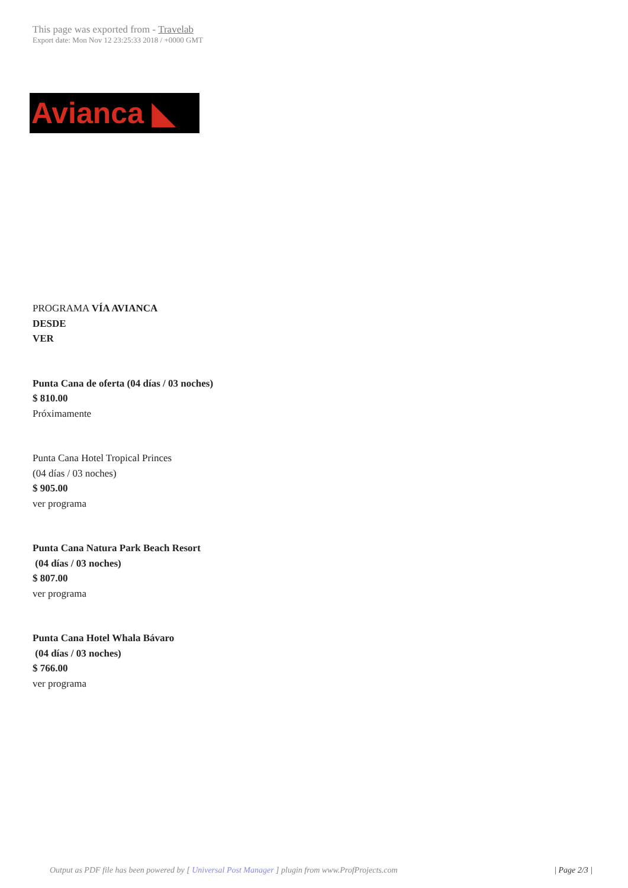This page was exported from - Travelab
Export date: Mon Nov 12 23:25:33 2018 / +0000 GMT
Avianca ◣
PROGRAMA VÍA AVIANCA
DESDE
VER
Punta Cana de oferta (04 días / 03 noches)
$ 810.00
Próximamente
Punta Cana Hotel Tropical Princes
(04 días / 03 noches)
$ 905.00
ver programa
Punta Cana Natura Park Beach Resort
(04 días / 03 noches)
$ 807.00
ver programa
Punta Cana Hotel Whala Bávaro
(04 días / 03 noches)
$ 766.00
ver programa
Output as PDF file has been powered by [ Universal Post Manager ] plugin from www.ProfProjects.com
| Page 2/3 |